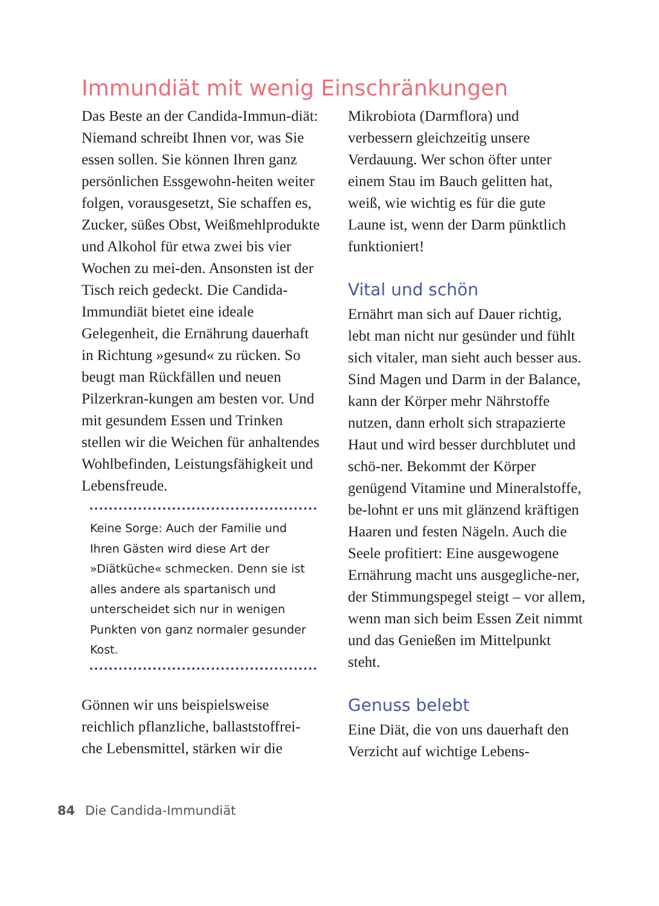Immundiät mit wenig Einschränkungen
Das Beste an der Candida-Immun-diät: Niemand schreibt Ihnen vor, was Sie essen sollen. Sie können Ihren ganz persönlichen Essgewohn-heiten weiter folgen, vorausgesetzt, Sie schaffen es, Zucker, süßes Obst, Weißmehlprodukte und Alkohol für etwa zwei bis vier Wochen zu mei-den. Ansonsten ist der Tisch reich gedeckt. Die Candida-Immundiät bietet eine ideale Gelegenheit, die Ernährung dauerhaft in Richtung »gesund« zu rücken. So beugt man Rückfällen und neuen Pilzerkran-kungen am besten vor. Und mit gesundem Essen und Trinken stellen wir die Weichen für anhaltendes Wohlbefinden, Leistungsfähigkeit und Lebensfreude.
Keine Sorge: Auch der Familie und Ihren Gästen wird diese Art der »Diätküche« schmecken. Denn sie ist alles andere als spartanisch und unterscheidet sich nur in wenigen Punkten von ganz normaler gesunder Kost.
Gönnen wir uns beispielsweise reichlich pflanzliche, ballaststoffrei-che Lebensmittel, stärken wir die
Mikrobiota (Darmflora) und verbessern gleichzeitig unsere Verdauung. Wer schon öfter unter einem Stau im Bauch gelitten hat, weiß, wie wichtig es für die gute Laune ist, wenn der Darm pünktlich funktioniert!
Vital und schön
Ernährt man sich auf Dauer richtig, lebt man nicht nur gesünder und fühlt sich vitaler, man sieht auch besser aus. Sind Magen und Darm in der Balance, kann der Körper mehr Nährstoffe nutzen, dann erholt sich strapazierte Haut und wird besser durchblutet und schö-ner. Bekommt der Körper genügend Vitamine und Mineralstoffe, be-lohnt er uns mit glänzend kräftigen Haaren und festen Nägeln. Auch die Seele profitiert: Eine ausgewogene Ernährung macht uns ausgegliche-ner, der Stimmungspegel steigt – vor allem, wenn man sich beim Essen Zeit nimmt und das Genießen im Mittelpunkt steht.
Genuss belebt
Eine Diät, die von uns dauerhaft den Verzicht auf wichtige Lebens-
84 Die Candida-Immundiät